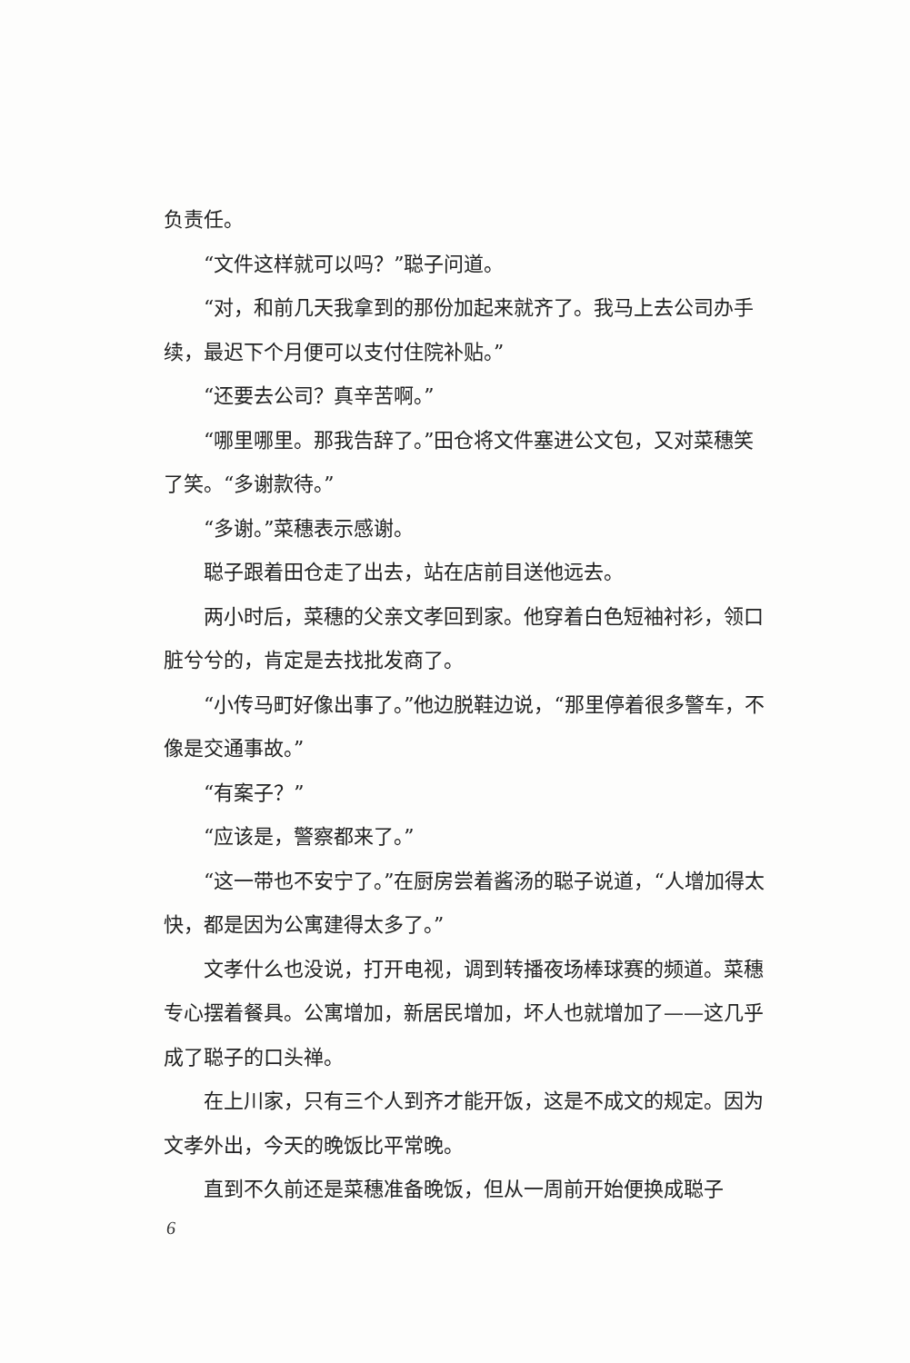负责任。
“文件这样就可以吗？”聪子问道。
“对，和前几天我拿到的那份加起来就齐了。我马上去公司办手续，最迟下个月便可以支付住院补贴。”
“还要去公司？真辛苦啊。”
“哪里哪里。那我告辞了。”田仓将文件塞进公文包，又对菜穗笑了笑。“多谢款待。”
“多谢。”菜穗表示感谢。
聪子跟着田仓走了出去，站在店前目送他远去。
两小时后，菜穗的父亲文孝回到家。他穿着白色短袖衬衫，领口脏兮兮的，肯定是去找批发商了。
“小传马町好像出事了。”他边脱鞋边说，“那里停着很多警车，不像是交通事故。”
“有案子？”
“应该是，警察都来了。”
“这一带也不安宁了。”在厨房尝着酱汤的聪子说道，“人增加得太快，都是因为公寓建得太多了。”
文孝什么也没说，打开电视，调到转播夜场棒球赛的频道。菜穗专心摆着餐具。公寓增加，新居民增加，坏人也就增加了——这几乎成了聪子的口头禅。
在上川家，只有三个人到齐才能开饭，这是不成文的规定。因为文孝外出，今天的晚饭比平常晚。
直到不久前还是菜穗准备晚饭，但从一周前开始便换成聪子
6